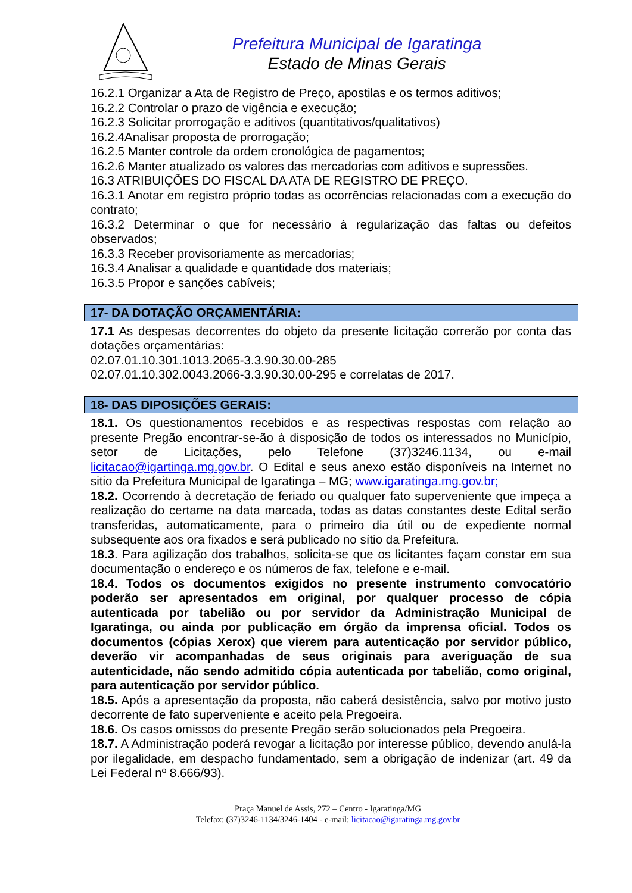Prefeitura Municipal de Igaratinga
Estado de Minas Gerais
16.2.1 Organizar a Ata de Registro de Preço, apostilas e os termos aditivos;
16.2.2 Controlar o prazo de vigência e execução;
16.2.3 Solicitar prorrogação e aditivos (quantitativos/qualitativos)
16.2.4Analisar proposta de prorrogação;
16.2.5 Manter controle da ordem cronológica de pagamentos;
16.2.6 Manter atualizado os valores das mercadorias com aditivos e supressões.
16.3 ATRIBUIÇÕES DO FISCAL DA ATA DE REGISTRO DE PREÇO.
16.3.1 Anotar em registro próprio todas as ocorrências relacionadas com a execução do contrato;
16.3.2 Determinar o que for necessário à regularização das faltas ou defeitos observados;
16.3.3 Receber provisoriamente as mercadorias;
16.3.4 Analisar a qualidade e quantidade dos materiais;
16.3.5 Propor e sanções cabíveis;
17- DA DOTAÇÃO ORÇAMENTÁRIA:
17.1 As despesas decorrentes do objeto da presente licitação correrão por conta das dotações orçamentárias:
02.07.01.10.301.1013.2065-3.3.90.30.00-285
02.07.01.10.302.0043.2066-3.3.90.30.00-295 e correlatas de 2017.
18- DAS DIPOSIÇÕES GERAIS:
18.1. Os questionamentos recebidos e as respectivas respostas com relação ao presente Pregão encontrar-se-ão à disposição de todos os interessados no Município, setor de Licitações, pelo Telefone (37)3246.1134, ou e-mail licitacao@igartinga.mg.gov.br. O Edital e seus anexo estão disponíveis na Internet no sitio da Prefeitura Municipal de Igaratinga – MG; www.igaratinga.mg.gov.br;
18.2. Ocorrendo à decretação de feriado ou qualquer fato superveniente que impeça a realização do certame na data marcada, todas as datas constantes deste Edital serão transferidas, automaticamente, para o primeiro dia útil ou de expediente normal subsequente aos ora fixados e será publicado no sítio da Prefeitura.
18.3. Para agilização dos trabalhos, solicita-se que os licitantes façam constar em sua documentação o endereço e os números de fax, telefone e e-mail.
18.4. Todos os documentos exigidos no presente instrumento convocatório poderão ser apresentados em original, por qualquer processo de cópia autenticada por tabelião ou por servidor da Administração Municipal de Igaratinga, ou ainda por publicação em órgão da imprensa oficial. Todos os documentos (cópias Xerox) que vierem para autenticação por servidor público, deverão vir acompanhadas de seus originais para averiguação de sua autenticidade, não sendo admitido cópia autenticada por tabelião, como original, para autenticação por servidor público.
18.5. Após a apresentação da proposta, não caberá desistência, salvo por motivo justo decorrente de fato superveniente e aceito pela Pregoeira.
18.6. Os casos omissos do presente Pregão serão solucionados pela Pregoeira.
18.7. A Administração poderá revogar a licitação por interesse público, devendo anulá-la por ilegalidade, em despacho fundamentado, sem a obrigação de indenizar (art. 49 da Lei Federal nº 8.666/93).
Praça Manuel de Assis, 272 – Centro - Igaratinga/MG
Telefax: (37)3246-1134/3246-1404 - e-mail: licitacao@igaratinga.mg.gov.br